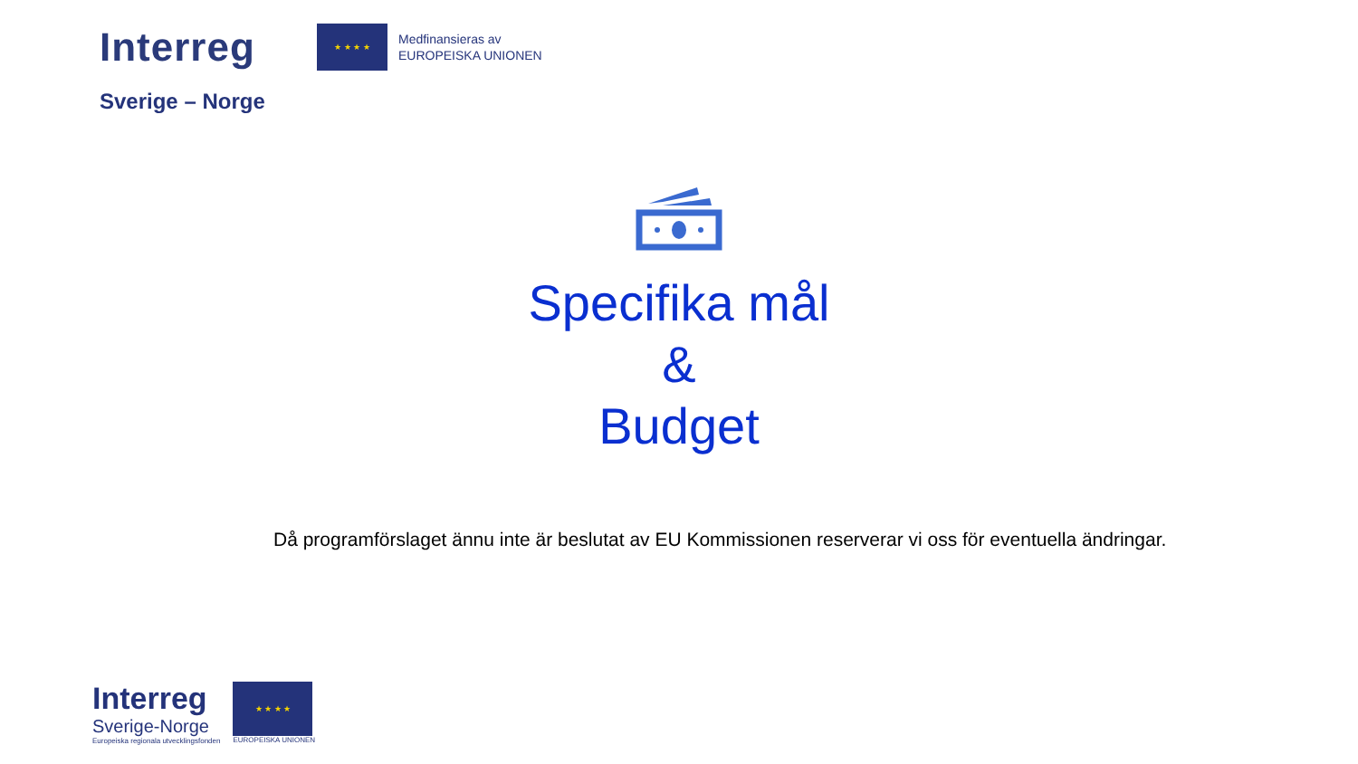Interreg
★ ★ ★ ★
Medfinansieras av
EUROPEISKA UNIONEN
Sverige – Norge
Specifika mål
&
Budget
Då programförslaget ännu inte är beslutat av EU Kommissionen reserverar vi oss för eventuella ändringar.
Interreg
Sverige-Norge
Europeiska regionala utvecklingsfonden
★ ★ ★ ★
EUROPEISKA UNIONEN